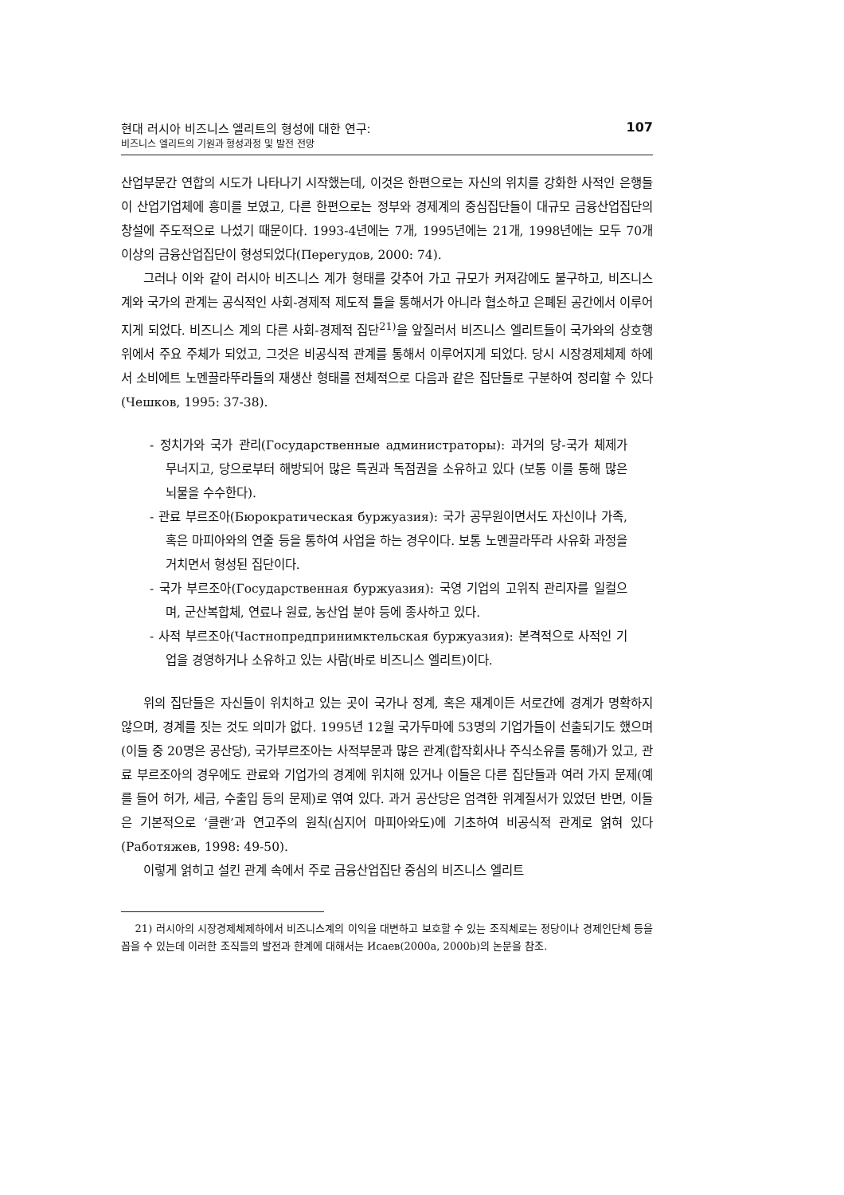현대 러시아 비즈니스 엘리트의 형성에 대한 연구:
비즈니스 엘리트의 기원과 형성과정 및 발전 전망
107
산업부문간 연합의 시도가 나타나기 시작했는데, 이것은 한편으로는 자신의 위치를 강화한 사적인 은행들이 산업기업체에 흥미를 보였고, 다른 한편으로는 정부와 경제계의 중심집단들이 대규모 금융산업집단의 창설에 주도적으로 나섰기 때문이다. 1993-4년에는 7개, 1995년에는 21개, 1998년에는 모두 70개 이상의 금융산업집단이 형성되었다(Перегудов, 2000: 74).
그러나 이와 같이 러시아 비즈니스 계가 형태를 갖추어 가고 규모가 커져감에도 불구하고, 비즈니스 계와 국가의 관계는 공식적인 사회-경제적 제도적 틀을 통해서가 아니라 협소하고 은폐된 공간에서 이루어지게 되었다. 비즈니스 계의 다른 사회-경제적 집단<sup>21)</sup>을 앞질러서 비즈니스 엘리트들이 국가와의 상호행위에서 주요 주체가 되었고, 그것은 비공식적 관계를 통해서 이루어지게 되었다. 당시 시장경제체제 하에서 소비에트 노멘끌라뚜라들의 재생산 형태를 전체적으로 다음과 같은 집단들로 구분하여 정리할 수 있다(Чешков, 1995: 37-38).
- 정치가와 국가 관리(Государственные администраторы): 과거의 당-국가 체제가 무너지고, 당으로부터 해방되어 많은 특권과 독점권을 소유하고 있다 (보통 이를 통해 많은 뇌물을 수수한다).
- 관료 부르조아(Бюрократическая буржуазия): 국가 공무원이면서도 자신이나 가족, 혹은 마피아와의 연줄 등을 통하여 사업을 하는 경우이다. 보통 노멘끌라뚜라 사유화 과정을 거치면서 형성된 집단이다.
- 국가 부르조아(Государственная буржуазия): 국영 기업의 고위직 관리자를 일컬으며, 군산복합체, 연료나 원료, 농산업 분야 등에 종사하고 있다.
- 사적 부르조아(Частнопредпринимктельская буржуазия): 본격적으로 사적인 기업을 경영하거나 소유하고 있는 사람(바로 비즈니스 엘리트)이다.
위의 집단들은 자신들이 위치하고 있는 곳이 국가나 정계, 혹은 재계이든 서로간에 경계가 명확하지 않으며, 경계를 짓는 것도 의미가 없다. 1995년 12월 국가두마에 53명의 기업가들이 선출되기도 했으며(이들 중 20명은 공산당), 국가부르조아는 사적부문과 많은 관계(합작회사나 주식소유를 통해)가 있고, 관료 부르조아의 경우에도 관료와 기업가의 경계에 위치해 있거나 이들은 다른 집단들과 여러 가지 문제(예를 들어 허가, 세금, 수출입 등의 문제)로 엮여 있다. 과거 공산당은 엄격한 위계질서가 있었던 반면, 이들은 기본적으로 ‘클랜’과 연고주의 원칙(심지어 마피아와도)에 기초하여 비공식적 관계로 얽혀 있다(Работяжев, 1998: 49-50).
이렇게 얽히고 설킨 관계 속에서 주로 금융산업집단 중심의 비즈니스 엘리트
21) 러시아의 시장경제체제하에서 비즈니스계의 이익을 대변하고 보호할 수 있는 조직체로는 정당이나 경제인단체 등을 꼽을 수 있는데 이러한 조직들의 발전과 한계에 대해서는 Исаев(2000a, 2000b)의 논문을 참조.